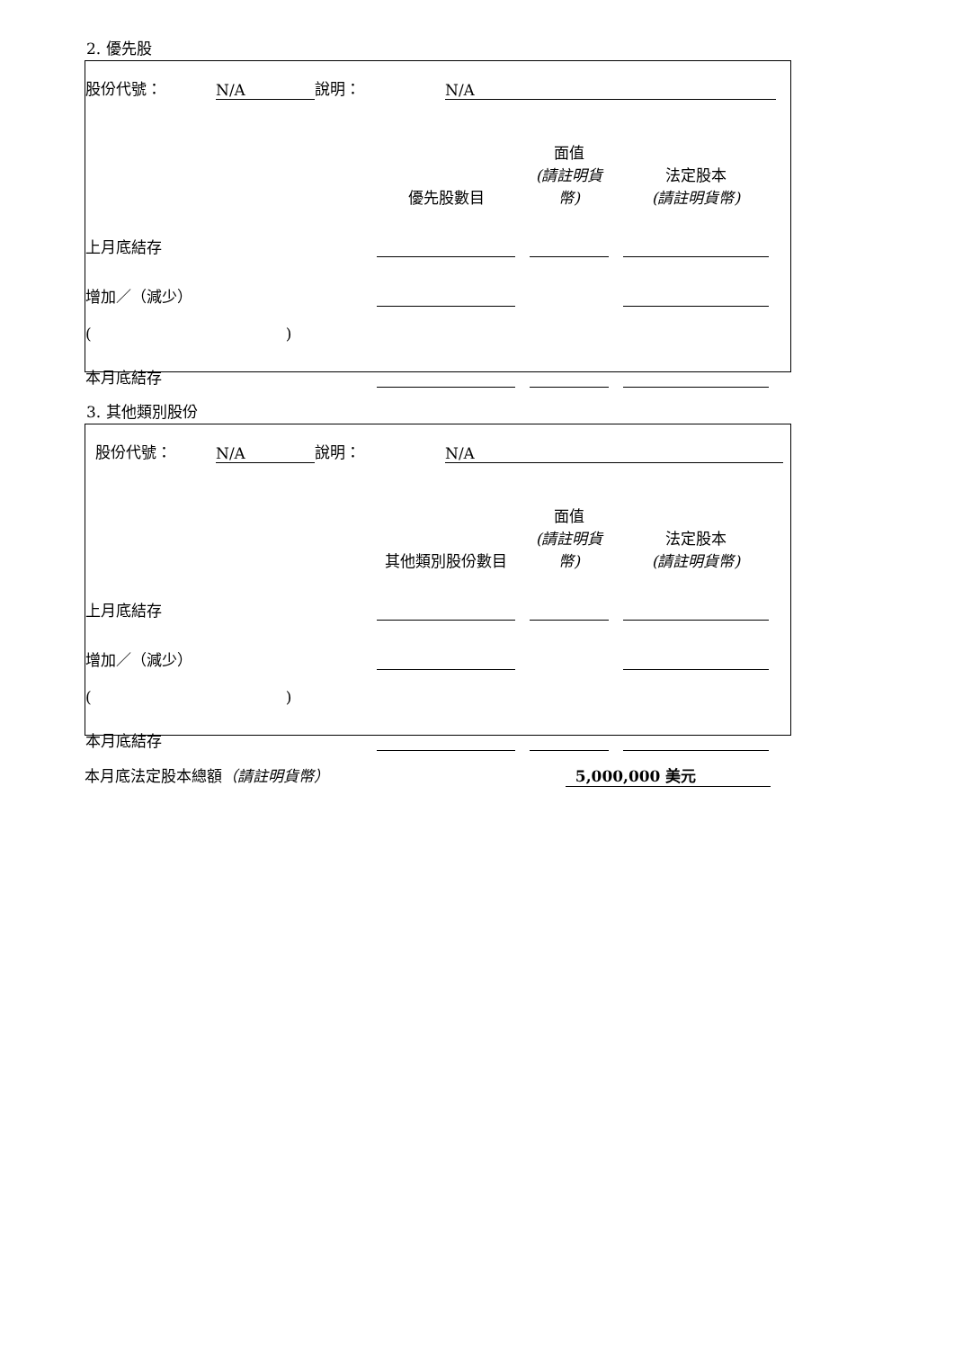2. 優先股
| 股份代號： | N/A | 說明： | N/A | |
| | 優先股數目 | | 面值 (請註明貨幣) | | 法定股本 (請註明貨幣) | |
| 上月底結存 | | | | | | |
| 增加／（減少） | | | | | | |
| ( ) | | | | | | |
| 本月底結存 | | | | | | |
3. 其他類別股份
| 股份代號： | N/A | 說明： | N/A | |
| | 其他類別股份數目 | | 面值 (請註明貨幣) | | 法定股本 (請註明貨幣) | |
| 上月底結存 | | | | | | |
| 增加／（減少） | | | | | | |
| ( ) | | | | | | |
| 本月底結存 | | | | | | |
| 本月底法定股本總額 （請註明貨幣） | 5,000,000 美元 | |